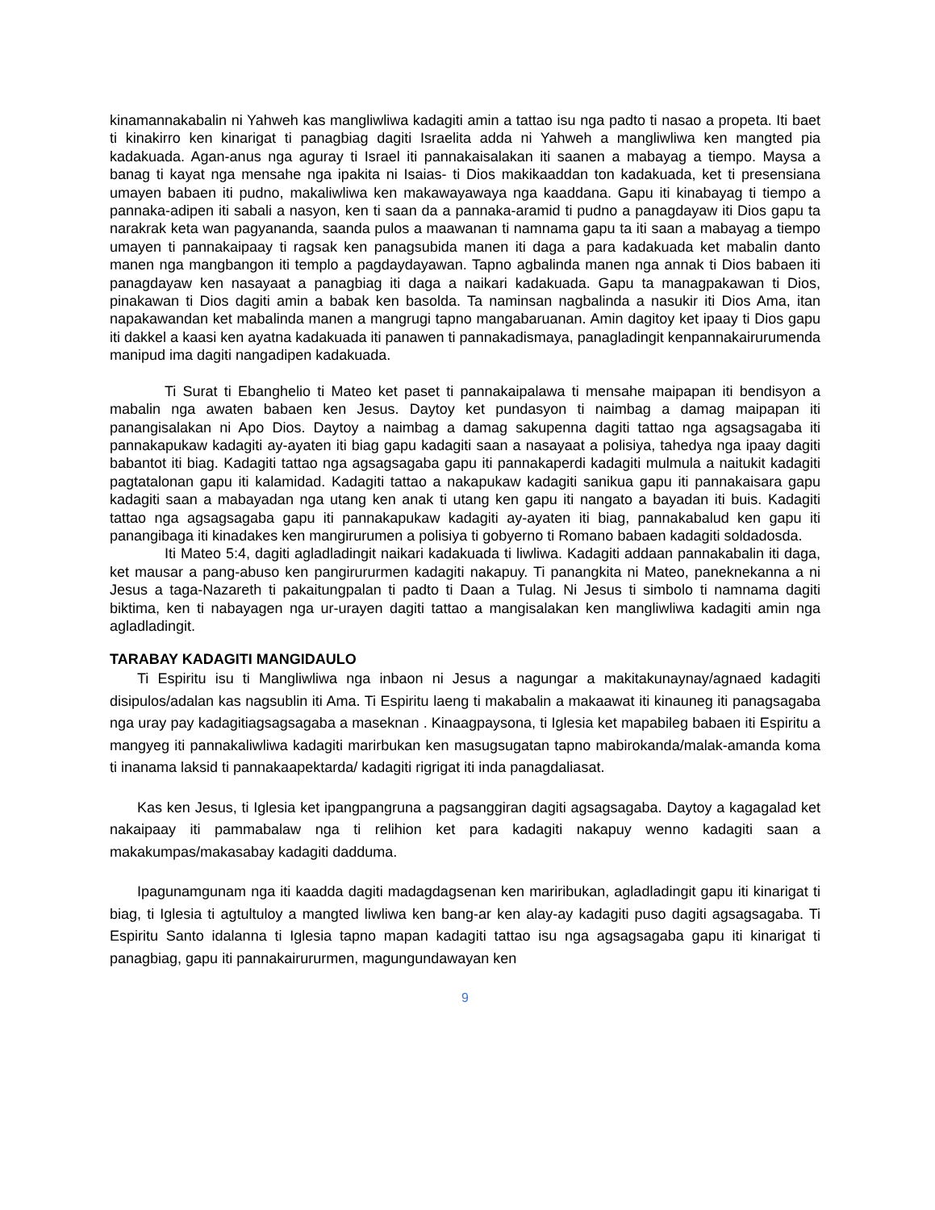kinamannakabalin ni Yahweh kas mangliwliwa kadagiti amin a tattao isu nga padto ti nasao a propeta. Iti baet ti kinakirro ken kinarigat ti panagbiag dagiti Israelita adda ni Yahweh a mangliwliwa ken mangted pia kadakuada. Agan-anus nga aguray ti Israel iti pannakaisalakan iti saanen a mabayag a tiempo. Maysa a banag ti kayat nga mensahe nga ipakita ni Isaias- ti Dios makikaaddan ton kadakuada, ket ti presensiana umayen babaen iti pudno, makaliwliwa ken makawayawaya nga kaaddana. Gapu iti kinabayag ti tiempo a pannaka-adipen iti sabali a nasyon, ken ti saan da a pannaka-aramid ti pudno a panagdayaw iti Dios gapu ta narakrak keta wan pagyananda, saanda pulos a maawanan ti namnama gapu ta iti saan a mabayag a tiempo umayen ti pannakaipaay ti ragsak ken panagsubida manen iti daga a para kadakuada ket mabalin danto manen nga mangbangon iti templo a pagdaydayawan. Tapno agbalinda manen nga annak ti Dios babaen iti panagdayaw ken nasayaat a panagbiag iti daga a naikari kadakuada. Gapu ta managpakawan ti Dios, pinakawan ti Dios dagiti amin a babak ken basolda. Ta naminsan nagbalinda a nasukir iti Dios Ama, itan napakawandan ket mabalinda manen a mangrugi tapno mangabaruanan. Amin dagitoy ket ipaay ti Dios gapu iti dakkel a kaasi ken ayatna kadakuada iti panawen ti pannakadismaya, panagladingit kenpannakairurumenda manipud ima dagiti nangadipen kadakuada.
Ti Surat ti Ebanghelio ti Mateo ket paset ti pannakaipalawa ti mensahe maipapan iti bendisyon a mabalin nga awaten babaen ken Jesus. Daytoy ket pundasyon ti naimbag a damag maipapan iti panangisalakan ni Apo Dios. Daytoy a naimbag a damag sakupenna dagiti tattao nga agsagsagaba iti pannakapukaw kadagiti ay-ayaten iti biag gapu kadagiti saan a nasayaat a polisiya, tahedya nga ipaay dagiti babantot iti biag. Kadagiti tattao nga agsagsagaba gapu iti pannakaperdi kadagiti mulmula a naitukit kadagiti pagtatalonan gapu iti kalamidad. Kadagiti tattao a nakapukaw kadagiti sanikua gapu iti pannakaisara gapu kadagiti saan a mabayadan nga utang ken anak ti utang ken gapu iti nangato a bayadan iti buis. Kadagiti tattao nga agsagsagaba gapu iti pannakapukaw kadagiti ay-ayaten iti biag, pannakabalud ken gapu iti panangibaga iti kinadakes ken mangirurumen a polisiya ti gobyerno ti Romano babaen kadagiti soldadosda.
Iti Mateo 5:4, dagiti agladladingit naikari kadakuada ti liwliwa. Kadagiti addaan pannakabalin iti daga, ket mausar a pang-abuso ken pangirururmen kadagiti nakapuy. Ti panangkita ni Mateo, paneknekanna a ni Jesus a taga-Nazareth ti pakaitungpalan ti padto ti Daan a Tulag. Ni Jesus ti simbolo ti namnama dagiti biktima, ken ti nabayagen nga ur-urayen dagiti tattao a mangisalakan ken mangliwliwa kadagiti amin nga agladladingit.
TARABAY KADAGITI MANGIDAULO
Ti Espiritu isu ti Mangliwliwa nga inbaon ni Jesus a nagungar a makitakunaynay/agnaed kadagiti disipulos/adalan kas nagsublin iti Ama. Ti Espiritu laeng ti makabalin a makaawat iti kinauneg iti panagsagaba nga uray pay kadagitiagsagsagaba a maseknan . Kinaagpaysona, ti Iglesia ket mapabileg babaen iti Espiritu a mangyeg iti pannakaliwliwa kadagiti marirbukan ken masugsugatan tapno mabirokanda/malak-amanda koma ti inanama laksid ti pannakaapektarda/ kadagiti rigrigat iti inda panagdaliasat.
Kas ken Jesus, ti Iglesia ket ipangpangruna a pagsanggiran dagiti agsagsagaba. Daytoy a kagagalad ket nakaipaay iti pammabalaw nga ti relihion ket para kadagiti nakapuy wenno kadagiti saan a makakumpas/makasabay kadagiti dadduma.
Ipagunamgunam nga iti kaadda dagiti madagdagsenan ken mariribukan, agladladingit gapu iti kinarigat ti biag, ti Iglesia ti agtultuloy a mangted liwliwa ken bang-ar ken alay-ay kadagiti puso dagiti agsagsagaba. Ti Espiritu Santo idalanna ti Iglesia tapno mapan kadagiti tattao isu nga agsagsagaba gapu iti kinarigat ti panagbiag, gapu iti pannakairururmen, magungundawayan ken
9